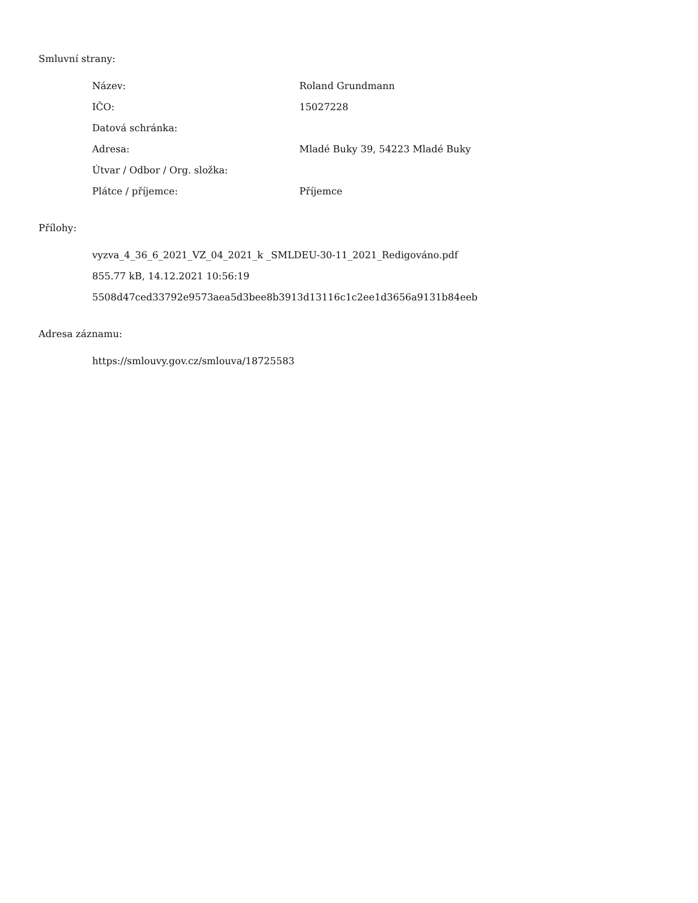Smluvní strany:
| Název: | Roland Grundmann |
| IČO: | 15027228 |
| Datová schránka: | |
| Adresa: | Mladé Buky 39, 54223 Mladé Buky |
| Útvar / Odbor / Org. složka: | |
| Plátce / příjemce: | Příjemce |
Přílohy:
vyzva_4_36_6_2021_VZ_04_2021_k _SMLDEU-30-11_2021_Redigováno.pdf
855.77 kB, 14.12.2021 10:56:19
5508d47ced33792e9573aea5d3bee8b3913d13116c1c2ee1d3656a9131b84eeb
Adresa záznamu:
https://smlouvy.gov.cz/smlouva/18725583